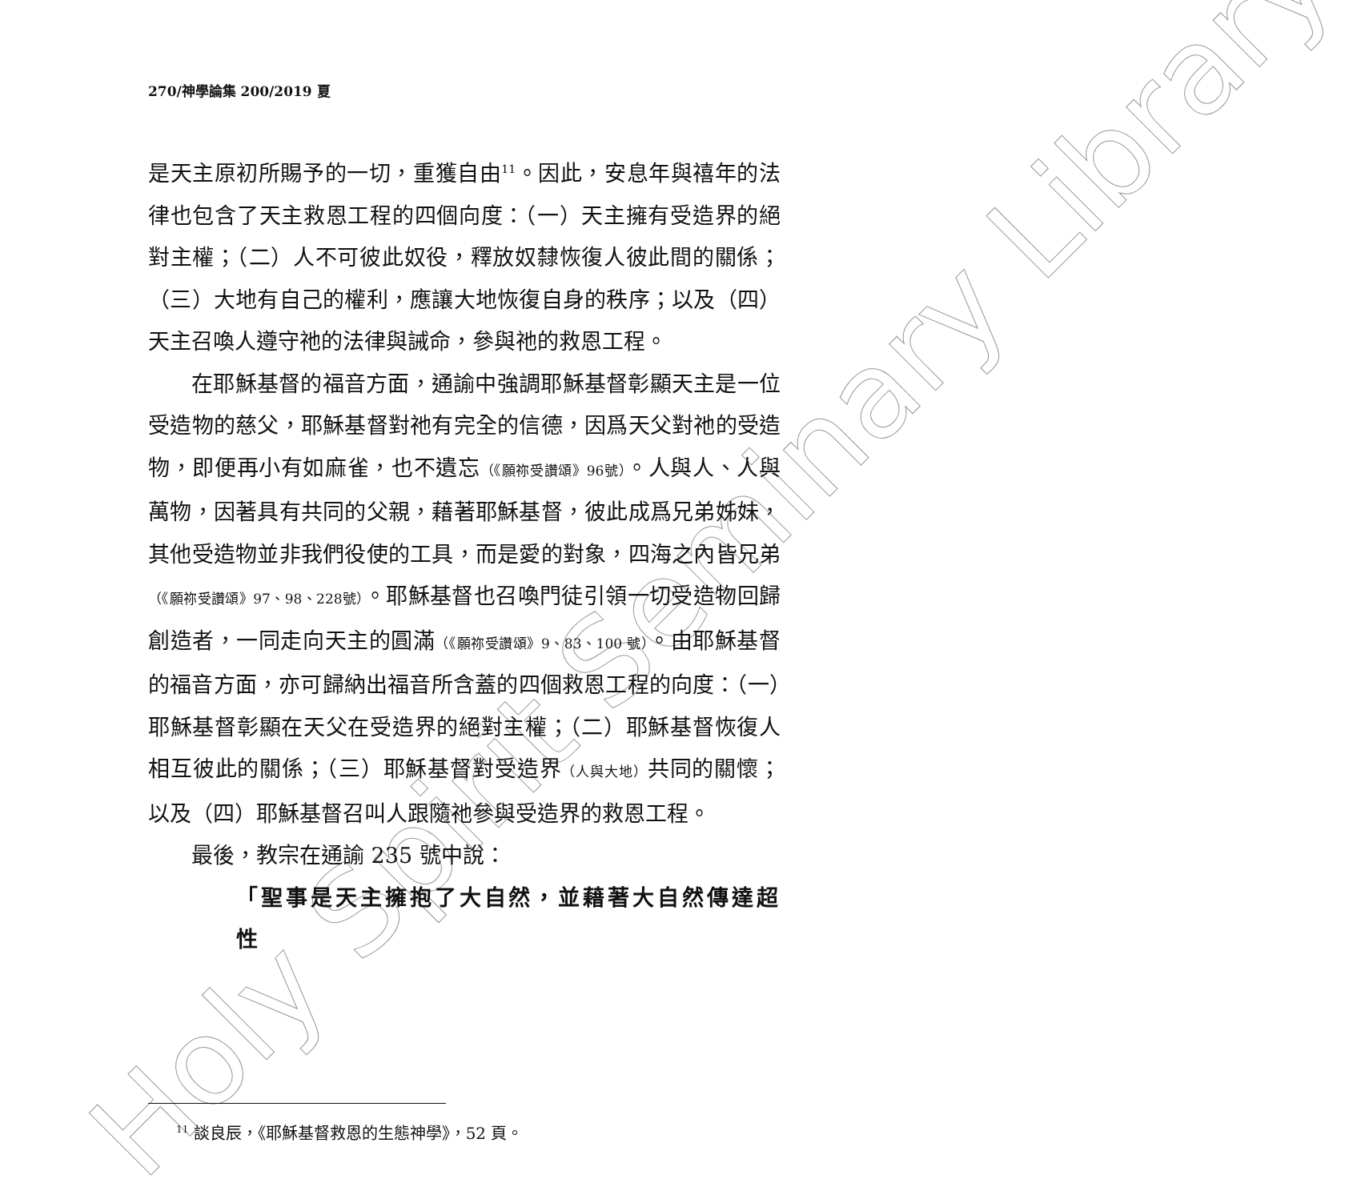Holy Spirit Seminary Library
270/神學論集 200/2019 夏
是天主原初所賜予的一切，重獲自由<sup>11</sup>。因此，安息年與禧年的法律也包含了天主救恩工程的四個向度：（一）天主擁有受造界的絕對主權；（二）人不可彼此奴役，釋放奴隸恢復人彼此間的關係；（三）大地有自己的權利，應讓大地恢復自身的秩序；以及（四）天主召喚人遵守祂的法律與誡命，參與祂的救恩工程。
在耶穌基督的福音方面，通諭中強調耶穌基督彰顯天主是一位受造物的慈父，耶穌基督對祂有完全的信德，因爲天父對祂的受造物，即便再小有如麻雀，也不遺忘（《願祢受讚頌》96號）。人與人、人與萬物，因著具有共同的父親，藉著耶穌基督，彼此成爲兄弟姊妹，其他受造物並非我們役使的工具，而是愛的對象，四海之內皆兄弟（《願祢受讚頌》97、98、228號）。耶穌基督也召喚門徒引領一切受造物回歸創造者，一同走向天主的圓滿（《願祢受讚頌》9、83、100 號）。由耶穌基督的福音方面，亦可歸納出福音所含蓋的四個救恩工程的向度：（一）耶穌基督彰顯在天父在受造界的絕對主權；（二）耶穌基督恢復人相互彼此的關係；（三）耶穌基督對受造界（人與大地）共同的關懷；以及（四）耶穌基督召叫人跟隨祂參與受造界的救恩工程。
最後，教宗在通諭 235 號中說：
「聖事是天主擁抱了大自然，並藉著大自然傳達超性
<sup>11</sup> 談良辰，《耶穌基督救恩的生態神學》，52 頁。